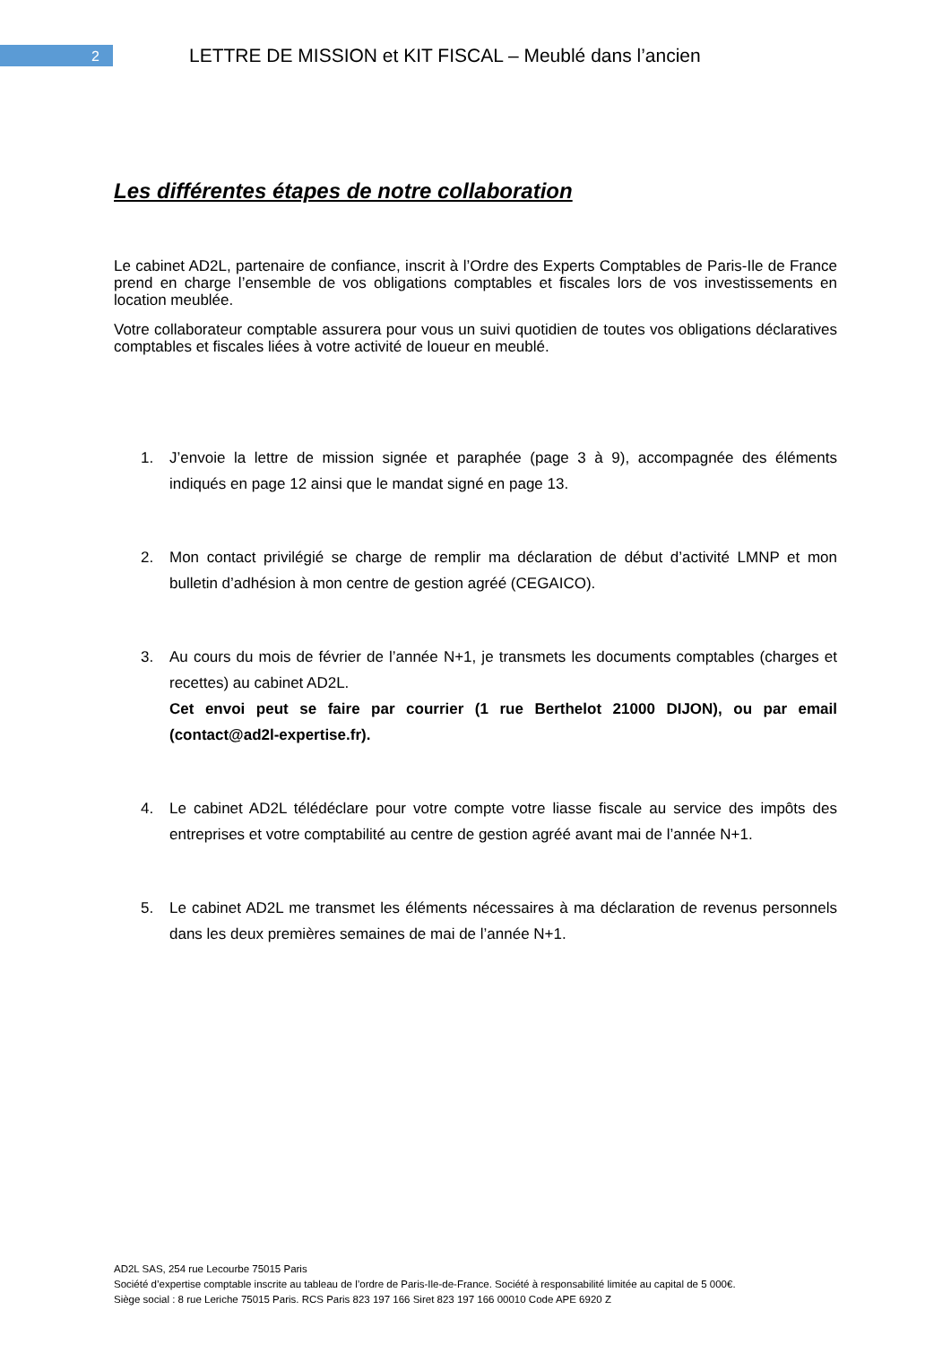2
LETTRE DE MISSION et KIT FISCAL – Meublé dans l’ancien
Les différentes étapes de notre collaboration
Le cabinet AD2L, partenaire de confiance, inscrit à l’Ordre des Experts Comptables de Paris-Ile de France prend en charge l’ensemble de vos obligations comptables et fiscales lors de vos investissements en location meublée.
Votre collaborateur comptable assurera pour vous un suivi quotidien de toutes vos obligations déclaratives comptables et fiscales liées à votre activité de loueur en meublé.
1. J’envoie la lettre de mission signée et paraphée (page 3 à 9), accompagnée des éléments indiqués en page 12 ainsi que le mandat signé en page 13.
2. Mon contact privilégié se charge de remplir ma déclaration de début d’activité LMNP et mon bulletin d’adhésion à mon centre de gestion agréé (CEGAICO).
3. Au cours du mois de février de l’année N+1, je transmets les documents comptables (charges et recettes) au cabinet AD2L.
Cet envoi peut se faire par courrier (1 rue Berthelot 21000 DIJON), ou par email (contact@ad2l-expertise.fr).
4. Le cabinet AD2L télédéclare pour votre compte votre liasse fiscale au service des impôts des entreprises et votre comptabilité au centre de gestion agréé avant mai de l’année N+1.
5. Le cabinet AD2L me transmet les éléments nécessaires à ma déclaration de revenus personnels dans les deux premières semaines de mai de l’année N+1.
AD2L SAS, 254 rue Lecourbe 75015 Paris
Société d’expertise comptable inscrite au tableau de l’ordre de Paris-Ile-de-France. Société à responsabilité limitée au capital de 5 000€.
Siège social : 8 rue Leriche 75015 Paris. RCS Paris 823 197 166 Siret 823 197 166 00010 Code APE 6920 Z